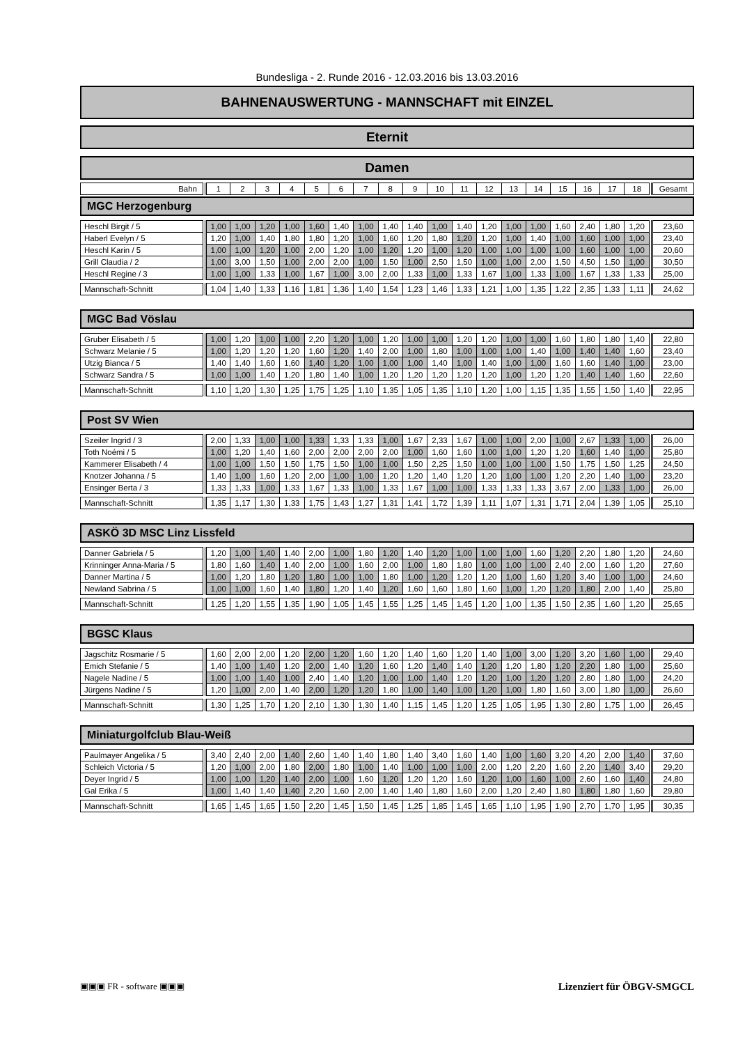Bundesliga - 2. Runde 2016 - 12.03.2016 bis 13.03.2016
BAHNENAUSWERTUNG - MANNSCHAFT mit EINZEL
Eternit
Damen
| Bahn | | 1 | 2 | 3 | 4 | 5 | 6 | 7 | 8 | 9 | 10 | 11 | 12 | 13 | 14 | 15 | 16 | 17 | 18 | | Gesamt |
| --- | --- | --- | --- | --- | --- | --- | --- | --- | --- | --- | --- | --- | --- | --- | --- | --- | --- | --- | --- | --- | --- |
MGC Herzogenburg
| Heschl Birgit / 5 | | 1,00 | 1,00 | 1,20 | 1,00 | 1,60 | 1,40 | 1,00 | 1,40 | 1,40 | 1,00 | 1,40 | 1,20 | 1,00 | 1,00 | 1,60 | 2,40 | 1,80 | 1,20 | | 23,60 |
| Haberl Evelyn / 5 | | 1,20 | 1,00 | 1,40 | 1,80 | 1,80 | 1,20 | 1,00 | 1,60 | 1,20 | 1,80 | 1,20 | 1,20 | 1,00 | 1,40 | 1,00 | 1,60 | 1,00 | 1,00 | | 23,40 |
| Heschl Karin / 5 | | 1,00 | 1,00 | 1,20 | 1,00 | 2,00 | 1,20 | 1,00 | 1,20 | 1,20 | 1,00 | 1,20 | 1,00 | 1,00 | 1,00 | 1,00 | 1,60 | 1,00 | 1,00 | | 20,60 |
| Grill Claudia / 2 | | 1,00 | 3,00 | 1,50 | 1,00 | 2,00 | 2,00 | 1,00 | 1,50 | 1,00 | 2,50 | 1,50 | 1,00 | 1,00 | 2,00 | 1,50 | 4,50 | 1,50 | 1,00 | | 30,50 |
| Heschl Regine / 3 | | 1,00 | 1,00 | 1,33 | 1,00 | 1,67 | 1,00 | 3,00 | 2,00 | 1,33 | 1,00 | 1,33 | 1,67 | 1,00 | 1,33 | 1,00 | 1,67 | 1,33 | 1,33 | | 25,00 |
| Mannschaft-Schnitt | | 1,04 | 1,40 | 1,33 | 1,16 | 1,81 | 1,36 | 1,40 | 1,54 | 1,23 | 1,46 | 1,33 | 1,21 | 1,00 | 1,35 | 1,22 | 2,35 | 1,33 | 1,11 | | 24,62 |
MGC Bad Vöslau
| Gruber Elisabeth / 5 | | 1,00 | 1,20 | 1,00 | 1,00 | 2,20 | 1,20 | 1,00 | 1,20 | 1,00 | 1,00 | 1,20 | 1,20 | 1,00 | 1,00 | 1,60 | 1,80 | 1,80 | 1,40 | | 22,80 |
| Schwarz Melanie / 5 | | 1,00 | 1,20 | 1,20 | 1,20 | 1,60 | 1,20 | 1,40 | 2,00 | 1,00 | 1,80 | 1,00 | 1,00 | 1,00 | 1,40 | 1,00 | 1,40 | 1,40 | 1,60 | | 23,40 |
| Utzig Bianca / 5 | | 1,40 | 1,40 | 1,60 | 1,60 | 1,40 | 1,20 | 1,00 | 1,00 | 1,00 | 1,40 | 1,00 | 1,40 | 1,00 | 1,00 | 1,60 | 1,60 | 1,40 | 1,00 | | 23,00 |
| Schwarz Sandra / 5 | | 1,00 | 1,00 | 1,40 | 1,20 | 1,80 | 1,40 | 1,00 | 1,20 | 1,20 | 1,20 | 1,20 | 1,20 | 1,00 | 1,20 | 1,20 | 1,40 | 1,40 | 1,60 | | 22,60 |
| Mannschaft-Schnitt | | 1,10 | 1,20 | 1,30 | 1,25 | 1,75 | 1,25 | 1,10 | 1,35 | 1,05 | 1,35 | 1,10 | 1,20 | 1,00 | 1,15 | 1,35 | 1,55 | 1,50 | 1,40 | | 22,95 |
Post SV Wien
| Szeiler Ingrid / 3 | | 2,00 | 1,33 | 1,00 | 1,00 | 1,33 | 1,33 | 1,33 | 1,00 | 1,67 | 2,33 | 1,67 | 1,00 | 1,00 | 2,00 | 1,00 | 2,67 | 1,33 | 1,00 | | 26,00 |
| Toth Noémi / 5 | | 1,00 | 1,20 | 1,40 | 1,60 | 2,00 | 2,00 | 2,00 | 2,00 | 1,00 | 1,60 | 1,60 | 1,00 | 1,00 | 1,20 | 1,20 | 1,60 | 1,40 | 1,00 | | 25,80 |
| Kammerer Elisabeth / 4 | | 1,00 | 1,00 | 1,50 | 1,50 | 1,75 | 1,50 | 1,00 | 1,00 | 1,50 | 2,25 | 1,50 | 1,00 | 1,00 | 1,00 | 1,50 | 1,75 | 1,50 | 1,25 | | 24,50 |
| Knotzer Johanna / 5 | | 1,40 | 1,00 | 1,60 | 1,20 | 2,00 | 1,00 | 1,00 | 1,20 | 1,20 | 1,40 | 1,20 | 1,20 | 1,00 | 1,00 | 1,20 | 2,20 | 1,40 | 1,00 | | 23,20 |
| Ensinger Berta / 3 | | 1,33 | 1,33 | 1,00 | 1,33 | 1,67 | 1,33 | 1,00 | 1,33 | 1,67 | 1,00 | 1,00 | 1,33 | 1,33 | 1,33 | 3,67 | 2,00 | 1,33 | 1,00 | | 26,00 |
| Mannschaft-Schnitt | | 1,35 | 1,17 | 1,30 | 1,33 | 1,75 | 1,43 | 1,27 | 1,31 | 1,41 | 1,72 | 1,39 | 1,11 | 1,07 | 1,31 | 1,71 | 2,04 | 1,39 | 1,05 | | 25,10 |
ASKÖ 3D MSC Linz Lissfeld
| Danner Gabriela / 5 | | 1,20 | 1,00 | 1,40 | 1,40 | 2,00 | 1,00 | 1,80 | 1,20 | 1,40 | 1,20 | 1,00 | 1,00 | 1,00 | 1,60 | 1,20 | 2,20 | 1,80 | 1,20 | | 24,60 |
| Krinninger Anna-Maria / 5 | | 1,80 | 1,60 | 1,40 | 1,40 | 2,00 | 1,00 | 1,60 | 2,00 | 1,00 | 1,80 | 1,80 | 1,00 | 1,00 | 1,00 | 2,40 | 2,00 | 1,60 | 1,20 | | 27,60 |
| Danner Martina / 5 | | 1,00 | 1,20 | 1,80 | 1,20 | 1,80 | 1,00 | 1,00 | 1,80 | 1,00 | 1,20 | 1,20 | 1,20 | 1,00 | 1,60 | 1,20 | 3,40 | 1,00 | 1,00 | | 24,60 |
| Newland Sabrina / 5 | | 1,00 | 1,00 | 1,60 | 1,40 | 1,80 | 1,20 | 1,40 | 1,20 | 1,60 | 1,60 | 1,80 | 1,60 | 1,00 | 1,20 | 1,20 | 1,80 | 2,00 | 1,40 | | 25,80 |
| Mannschaft-Schnitt | | 1,25 | 1,20 | 1,55 | 1,35 | 1,90 | 1,05 | 1,45 | 1,55 | 1,25 | 1,45 | 1,45 | 1,20 | 1,00 | 1,35 | 1,50 | 2,35 | 1,60 | 1,20 | | 25,65 |
BGSC Klaus
| Jagschitz Rosmarie / 5 | | 1,60 | 2,00 | 2,00 | 1,20 | 2,00 | 1,20 | 1,60 | 1,20 | 1,40 | 1,60 | 1,20 | 1,40 | 1,00 | 3,00 | 1,20 | 3,20 | 1,60 | 1,00 | | 29,40 |
| Emich Stefanie / 5 | | 1,40 | 1,00 | 1,40 | 1,20 | 2,00 | 1,40 | 1,20 | 1,60 | 1,20 | 1,40 | 1,40 | 1,20 | 1,20 | 1,80 | 1,20 | 2,20 | 1,80 | 1,00 | | 25,60 |
| Nagele Nadine / 5 | | 1,00 | 1,00 | 1,40 | 1,00 | 2,40 | 1,40 | 1,20 | 1,00 | 1,00 | 1,40 | 1,20 | 1,20 | 1,00 | 1,20 | 1,20 | 2,80 | 1,80 | 1,00 | | 24,20 |
| Jürgens Nadine / 5 | | 1,20 | 1,00 | 2,00 | 1,40 | 2,00 | 1,20 | 1,20 | 1,80 | 1,00 | 1,40 | 1,00 | 1,20 | 1,00 | 1,80 | 1,60 | 3,00 | 1,80 | 1,00 | | 26,60 |
| Mannschaft-Schnitt | | 1,30 | 1,25 | 1,70 | 1,20 | 2,10 | 1,30 | 1,30 | 1,40 | 1,15 | 1,45 | 1,20 | 1,25 | 1,05 | 1,95 | 1,30 | 2,80 | 1,75 | 1,00 | | 26,45 |
Miniaturgolfclub Blau-Weiß
| Paulmayer Angelika / 5 | | 3,40 | 2,40 | 2,00 | 1,40 | 2,60 | 1,40 | 1,40 | 1,80 | 1,40 | 3,40 | 1,60 | 1,40 | 1,00 | 1,60 | 3,20 | 4,20 | 2,00 | 1,40 | | 37,60 |
| Schleich Victoria / 5 | | 1,20 | 1,00 | 2,00 | 1,80 | 2,00 | 1,80 | 1,00 | 1,40 | 1,00 | 1,00 | 1,00 | 2,00 | 1,20 | 2,20 | 1,60 | 2,20 | 1,40 | 3,40 | | 29,20 |
| Deyer Ingrid / 5 | | 1,00 | 1,00 | 1,20 | 1,40 | 2,00 | 1,00 | 1,60 | 1,20 | 1,20 | 1,20 | 1,60 | 1,20 | 1,00 | 1,60 | 1,00 | 2,60 | 1,60 | 1,40 | | 24,80 |
| Gal Erika / 5 | | 1,00 | 1,40 | 1,40 | 1,40 | 2,20 | 1,60 | 2,00 | 1,40 | 1,40 | 1,80 | 1,60 | 2,00 | 1,20 | 2,40 | 1,80 | 1,80 | 1,80 | 1,60 | | 29,80 |
| Mannschaft-Schnitt | | 1,65 | 1,45 | 1,65 | 1,50 | 2,20 | 1,45 | 1,50 | 1,45 | 1,25 | 1,85 | 1,45 | 1,65 | 1,10 | 1,95 | 1,90 | 2,70 | 1,70 | 1,95 | | 30,35 |
▣▣▣ FR - software ▣▣▣ Lizenziert für ÖBGV-SMGCL